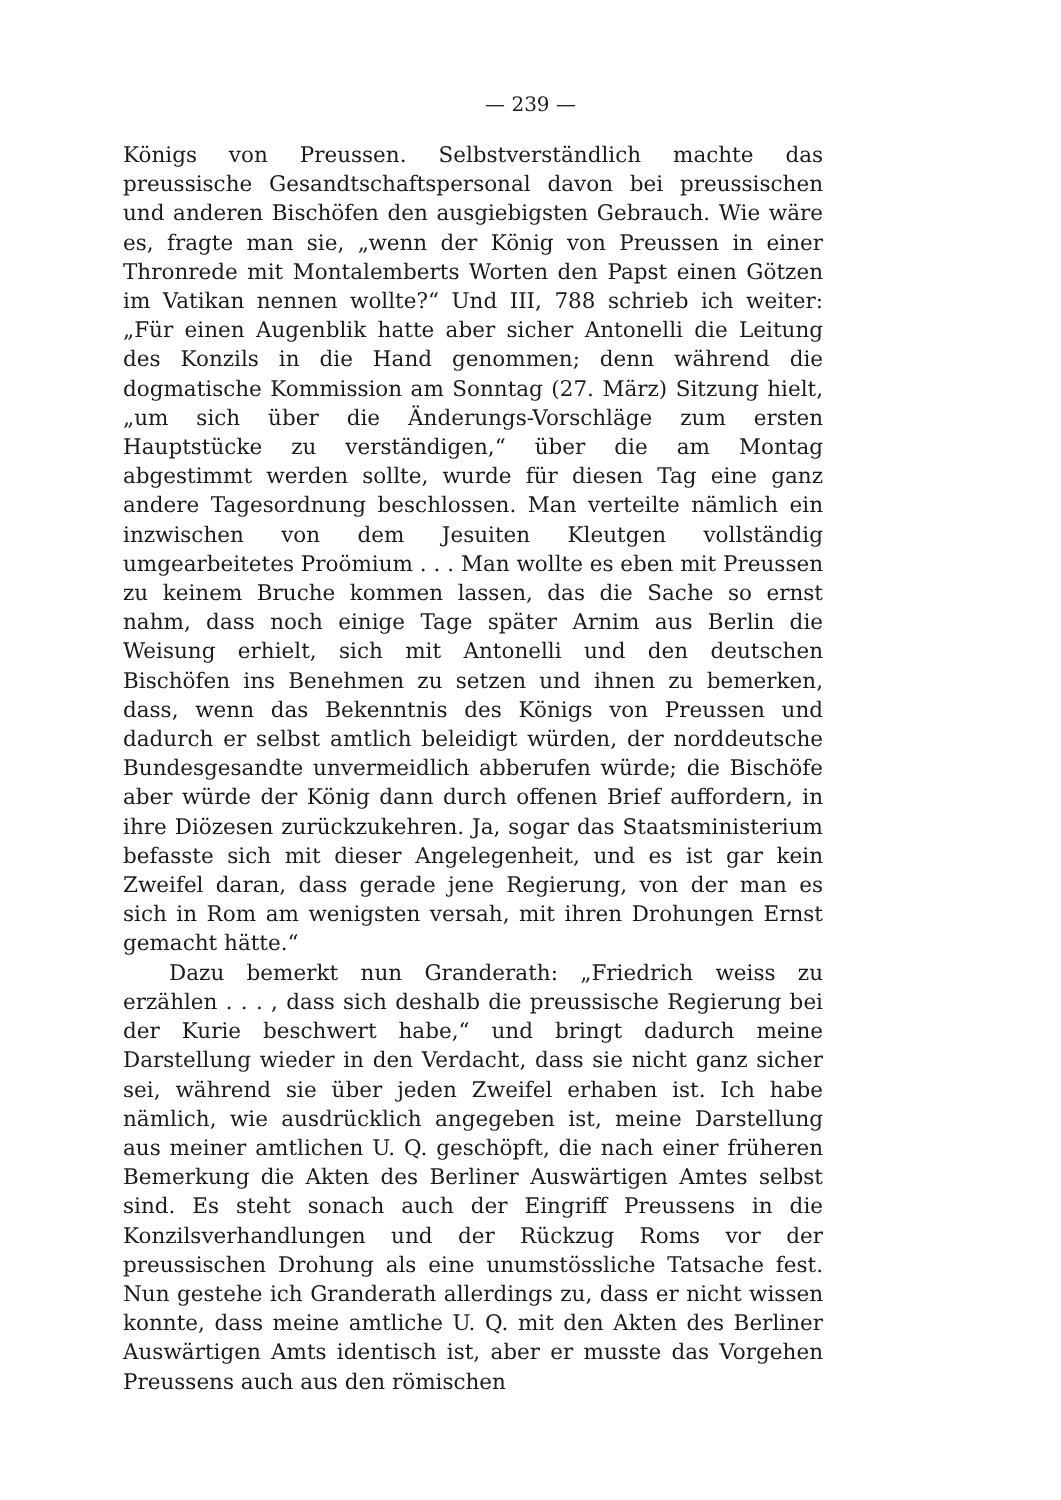— 239 —
Königs von Preussen. Selbstverständlich machte das preussische Gesandtschaftspersonal davon bei preussischen und anderen Bischöfen den ausgiebigsten Gebrauch. Wie wäre es, fragte man sie, „wenn der König von Preussen in einer Thronrede mit Montalemberts Worten den Papst einen Götzen im Vatikan nennen wollte?“ Und III, 788 schrieb ich weiter: „Für einen Augenblik hatte aber sicher Antonelli die Leitung des Konzils in die Hand genommen; denn während die dogmatische Kommission am Sonntag (27. März) Sitzung hielt, „um sich über die Änderungs-Vorschläge zum ersten Hauptstücke zu verständigen,“ über die am Montag abgestimmt werden sollte, wurde für diesen Tag eine ganz andere Tagesordnung beschlossen. Man verteilte nämlich ein inzwischen von dem Jesuiten Kleutgen vollständig umgearbeitetes Proömium . . . Man wollte es eben mit Preussen zu keinem Bruche kommen lassen, das die Sache so ernst nahm, dass noch einige Tage später Arnim aus Berlin die Weisung erhielt, sich mit Antonelli und den deutschen Bischöfen ins Benehmen zu setzen und ihnen zu bemerken, dass, wenn das Bekenntnis des Königs von Preussen und dadurch er selbst amtlich beleidigt würden, der norddeutsche Bundesgesandte unvermeidlich abberufen würde; die Bischöfe aber würde der König dann durch offenen Brief auffordern, in ihre Diözesen zurückzukehren. Ja, sogar das Staatsministerium befasste sich mit dieser Angelegenheit, und es ist gar kein Zweifel daran, dass gerade jene Regierung, von der man es sich in Rom am wenigsten versah, mit ihren Drohungen Ernst gemacht hätte.“
Dazu bemerkt nun Granderath: „Friedrich weiss zu erzählen . . . , dass sich deshalb die preussische Regierung bei der Kurie beschwert habe,“ und bringt dadurch meine Darstellung wieder in den Verdacht, dass sie nicht ganz sicher sei, während sie über jeden Zweifel erhaben ist. Ich habe nämlich, wie ausdrücklich angegeben ist, meine Darstellung aus meiner amtlichen U. Q. geschöpft, die nach einer früheren Bemerkung die Akten des Berliner Auswärtigen Amtes selbst sind. Es steht sonach auch der Eingriff Preussens in die Konzilsverhandlungen und der Rückzug Roms vor der preussischen Drohung als eine unumstössliche Tatsache fest. Nun gestehe ich Granderath allerdings zu, dass er nicht wissen konnte, dass meine amtliche U. Q. mit den Akten des Berliner Auswärtigen Amts identisch ist, aber er musste das Vorgehen Preussens auch aus den römischen